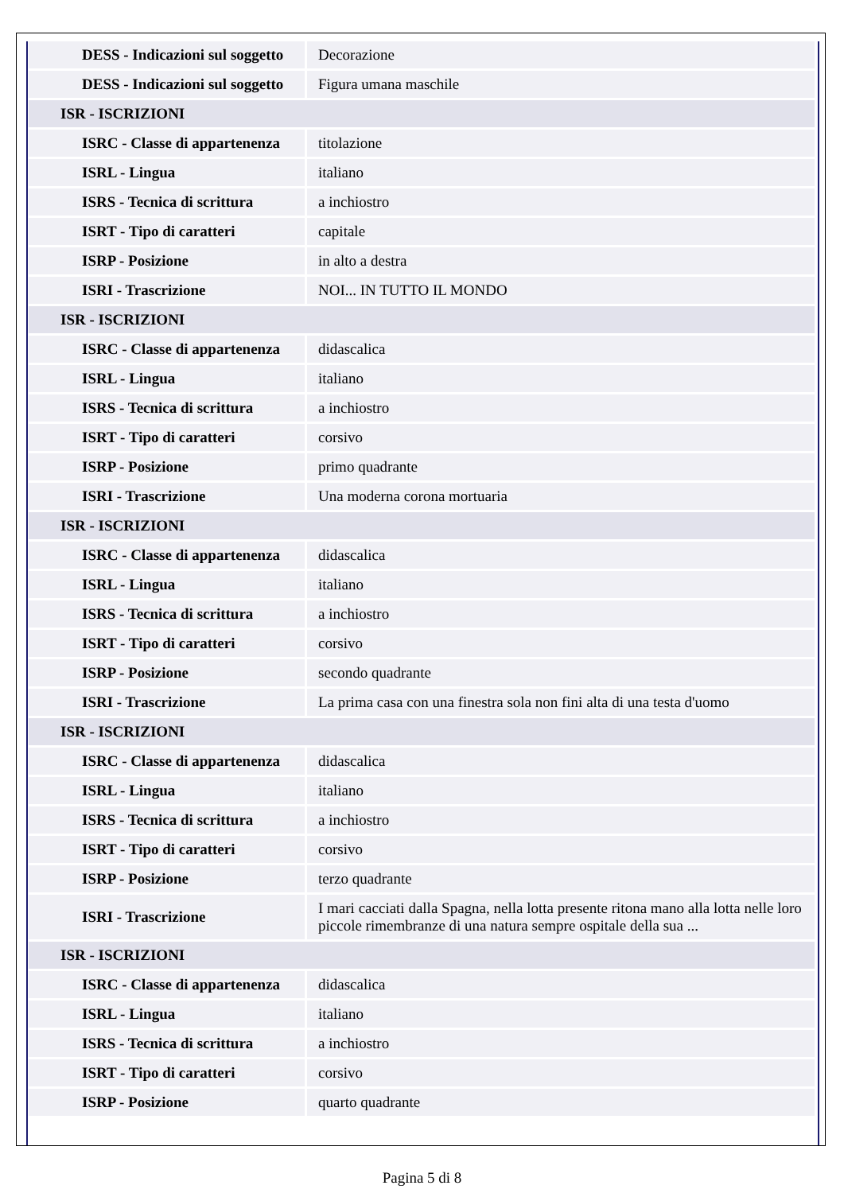| DESS - Indicazioni sul soggetto | Decorazione |
| DESS - Indicazioni sul soggetto | Figura umana maschile |
| ISR - ISCRIZIONI | |
| ISRC - Classe di appartenenza | titolazione |
| ISRL - Lingua | italiano |
| ISRS - Tecnica di scrittura | a inchiostro |
| ISRT - Tipo di caratteri | capitale |
| ISRP - Posizione | in alto a destra |
| ISRI - Trascrizione | NOI... IN TUTTO IL MONDO |
| ISR - ISCRIZIONI | |
| ISRC - Classe di appartenenza | didascalica |
| ISRL - Lingua | italiano |
| ISRS - Tecnica di scrittura | a inchiostro |
| ISRT - Tipo di caratteri | corsivo |
| ISRP - Posizione | primo quadrante |
| ISRI - Trascrizione | Una moderna corona mortuaria |
| ISR - ISCRIZIONI | |
| ISRC - Classe di appartenenza | didascalica |
| ISRL - Lingua | italiano |
| ISRS - Tecnica di scrittura | a inchiostro |
| ISRT - Tipo di caratteri | corsivo |
| ISRP - Posizione | secondo quadrante |
| ISRI - Trascrizione | La prima casa con una finestra sola non fini alta di una testa d'uomo |
| ISR - ISCRIZIONI | |
| ISRC - Classe di appartenenza | didascalica |
| ISRL - Lingua | italiano |
| ISRS - Tecnica di scrittura | a inchiostro |
| ISRT - Tipo di caratteri | corsivo |
| ISRP - Posizione | terzo quadrante |
| ISRI - Trascrizione | I mari cacciati dalla Spagna, nella lotta presente ritona mano alla lotta nelle loro piccole rimembranze di una natura sempre ospitale della sua ... |
| ISR - ISCRIZIONI | |
| ISRC - Classe di appartenenza | didascalica |
| ISRL - Lingua | italiano |
| ISRS - Tecnica di scrittura | a inchiostro |
| ISRT - Tipo di caratteri | corsivo |
| ISRP - Posizione | quarto quadrante |
Pagina 5 di 8